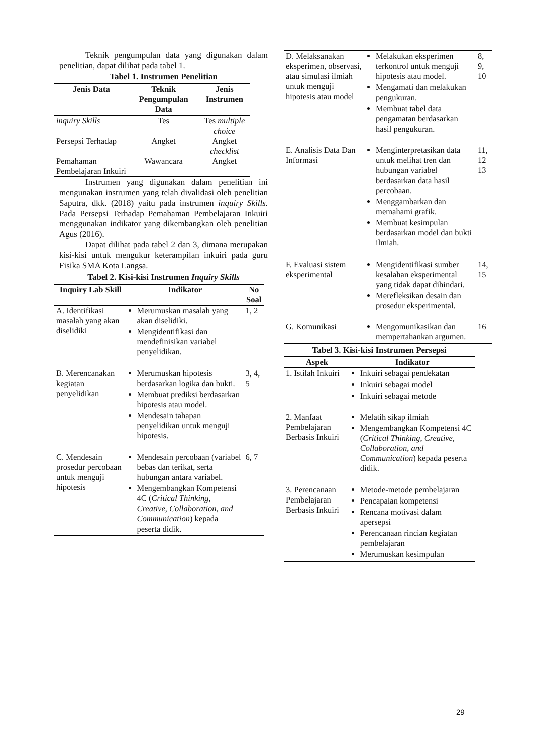Teknik pengumpulan data yang digunakan dalam penelitian, dapat dilihat pada tabel 1.
Tabel 1. Instrumen Penelitian
| Jenis Data | Teknik Pengumpulan Data | Jenis Instrumen |
| --- | --- | --- |
| inquiry Skills | Tes | Tes multiple choice |
| Persepsi Terhadap | Angket | Angket checklist |
| Pemahaman Pembelajaran Inkuiri | Wawancara | Angket |
Instrumen yang digunakan dalam penelitian ini mengunakan instrumen yang telah divalidasi oleh penelitian Saputra, dkk. (2018) yaitu pada instrumen inquiry Skills. Pada Persepsi Terhadap Pemahaman Pembelajaran Inkuiri menggunakan indikator yang dikembangkan oleh penelitian Agus (2016).
Dapat dilihat pada tabel 2 dan 3, dimana merupakan kisi-kisi untuk mengukur keterampilan inkuiri pada guru Fisika SMA Kota Langsa.
Tabel 2. Kisi-kisi Instrumen Inquiry Skills
| Inquiry Lab Skill | Indikator | No Soal |
| --- | --- | --- |
| A. Identifikasi masalah yang akan diselidiki | Merumuskan masalah yang akan diselidiki. Mengidentifikasi dan mendefinisikan variabel penyelidikan. | 1, 2 |
| B. Merencanakan kegiatan penyelidikan | Merumuskan hipotesis berdasarkan logika dan bukti. Membuat prediksi berdasarkan hipotesis atau model. Mendesain tahapan penyelidikan untuk menguji hipotesis. | 3, 4, 5 |
| C. Mendesain prosedur percobaan untuk menguji hipotesis | Mendesain percobaan (variabel bebas dan terikat, serta hubungan antara variabel. Mengembangkan Kompetensi 4C ( Critical Thinking, Creative, Collaboration, and Communication ) kepada peserta didik. | 6, 7 |
| D. Melaksanakan eksperimen, observasi, atau simulasi ilmiah untuk menguji hipotesis atau model | Melakukan eksperimen terkontrol untuk menguji hipotesis atau model. Mengamati dan melakukan pengukuran. Membuat tabel data pengamatan berdasarkan hasil pengukuran. | 8, 9, 10 |
| E. Analisis Data Dan Informasi | Menginterpretasikan data untuk melihat tren dan hubungan variabel berdasarkan data hasil percobaan. Menggambarkan dan memahami grafik. Membuat kesimpulan berdasarkan model dan bukti ilmiah. | 11, 12 13 |
| F. Evaluasi sistem eksperimental | Mengidentifikasi sumber kesalahan eksperimental yang tidak dapat dihindari. Merefleksikan desain dan prosedur eksperimental. | 14, 15 |
| G. Komunikasi | Mengomunikasikan dan mempertahankan argumen. | 16 |
Tabel 3. Kisi-kisi Instrumen Persepsi
| Aspek | Indikator |
| --- | --- |
| 1. Istilah Inkuiri | Inkuiri sebagai pendekatan Inkuiri sebagai model Inkuiri sebagai metode |
| 2. Manfaat Pembelajaran Berbasis Inkuiri | Melatih sikap ilmiah Mengembangkan Kompetensi 4C ( Critical Thinking, Creative, Collaboration, and Communication ) kepada peserta didik. |
| 3. Perencanaan Pembelajaran Berbasis Inkuiri | Metode-metode pembelajaran Pencapaian kompetensi Rencana motivasi dalam apersepsi Perencanaan rincian kegiatan pembelajaran Merumuskan kesimpulan |
29